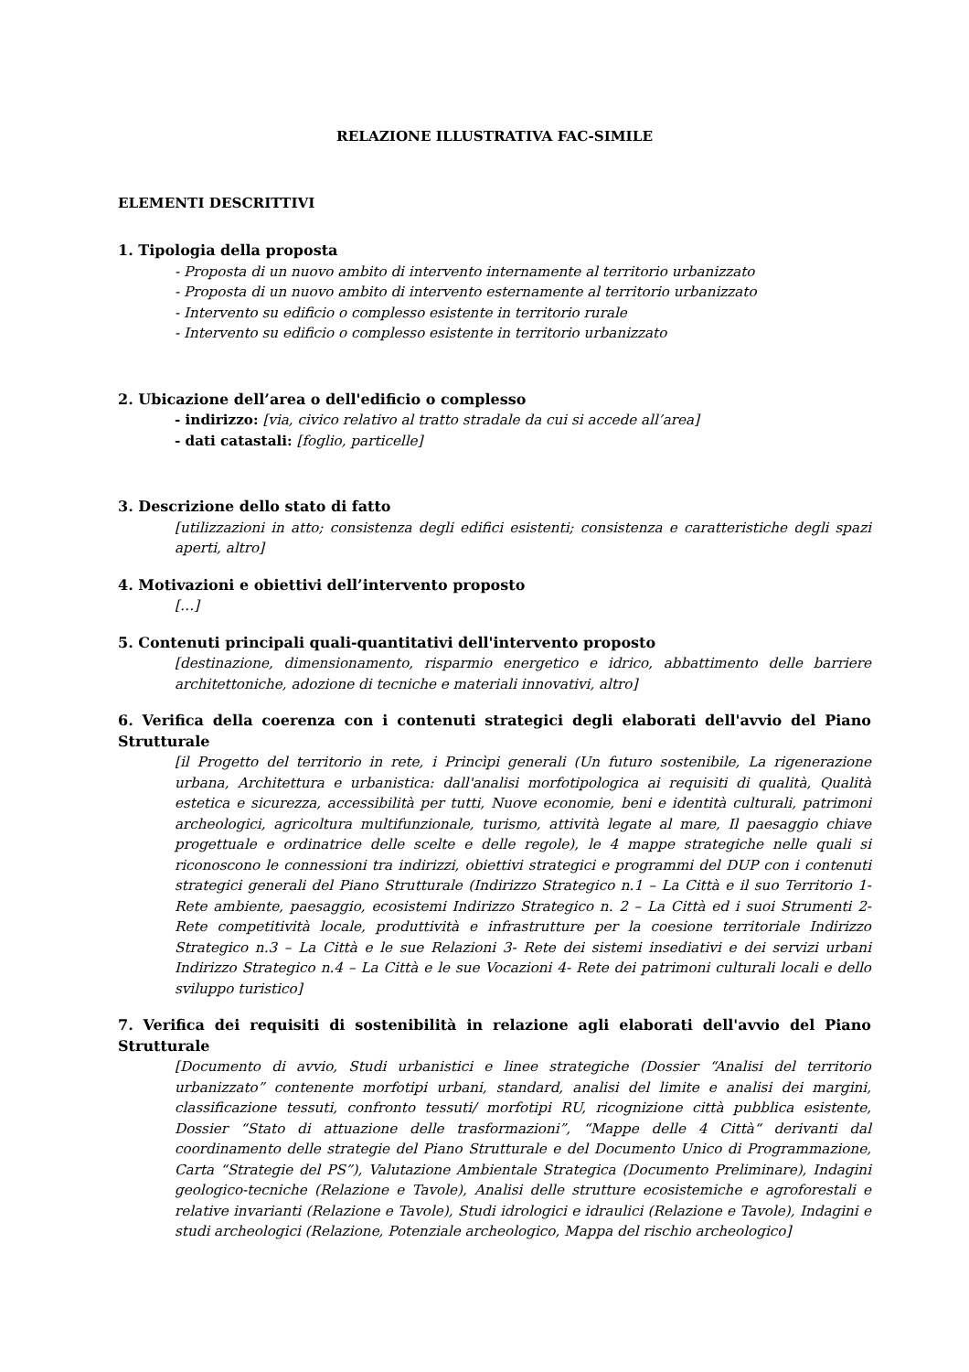RELAZIONE ILLUSTRATIVA FAC-SIMILE
ELEMENTI DESCRITTIVI
1. Tipologia della proposta
- Proposta di un nuovo ambito di intervento internamente al territorio urbanizzato
- Proposta di un nuovo ambito di intervento esternamente al territorio urbanizzato
- Intervento su edificio o complesso esistente in territorio rurale
- Intervento su edificio o complesso esistente in territorio urbanizzato
2. Ubicazione dell’area o dell'edificio o complesso
- indirizzo: [via, civico relativo al tratto stradale da cui si accede all’area]
- dati catastali: [foglio, particelle]
3. Descrizione dello stato di fatto
[utilizzazioni in atto; consistenza degli edifici esistenti; consistenza e caratteristiche degli spazi aperti, altro]
4. Motivazioni e obiettivi dell’intervento proposto
[…]
5. Contenuti principali quali-quantitativi dell'intervento proposto
[destinazione, dimensionamento, risparmio energetico e idrico, abbattimento delle barriere architettoniche, adozione di tecniche e materiali innovativi, altro]
6. Verifica della coerenza con i contenuti strategici degli elaborati dell'avvio del Piano Strutturale
[il Progetto del territorio in rete, i Princìpi generali (Un futuro sostenibile, La rigenerazione urbana, Architettura e urbanistica: dall'analisi morfotipologica ai requisiti di qualità, Qualità estetica e sicurezza, accessibilità per tutti, Nuove economie, beni e identità culturali, patrimoni archeologici, agricoltura multifunzionale, turismo, attività legate al mare, Il paesaggio chiave progettuale e ordinatrice delle scelte e delle regole), le 4 mappe strategiche nelle quali si riconoscono le connessioni tra indirizzi, obiettivi strategici e programmi del DUP con i contenuti strategici generali del Piano Strutturale (Indirizzo Strategico n.1 – La Città e il suo Territorio 1- Rete ambiente, paesaggio, ecosistemi Indirizzo Strategico n. 2 – La Città ed i suoi Strumenti 2- Rete competitività locale, produttività e infrastrutture per la coesione territoriale Indirizzo Strategico n.3 – La Città e le sue Relazioni 3- Rete dei sistemi insediativi e dei servizi urbani Indirizzo Strategico n.4 – La Città e le sue Vocazioni 4- Rete dei patrimoni culturali locali e dello sviluppo turistico]
7. Verifica dei requisiti di sostenibilità in relazione agli elaborati dell'avvio del Piano Strutturale
[Documento di avvio, Studi urbanistici e linee strategiche (Dossier “Analisi del territorio urbanizzato” contenente morfotipi urbani, standard, analisi del limite e analisi dei margini, classificazione tessuti, confronto tessuti/ morfotipi RU, ricognizione città pubblica esistente, Dossier “Stato di attuazione delle trasformazioni”, “Mappe delle 4 Città“ derivanti dal coordinamento delle strategie del Piano Strutturale e del Documento Unico di Programmazione, Carta “Strategie del PS”), Valutazione Ambientale Strategica (Documento Preliminare), Indagini geologico-tecniche (Relazione e Tavole), Analisi delle strutture ecosistemiche e agroforestali e relative invarianti (Relazione e Tavole), Studi idrologici e idraulici (Relazione e Tavole), Indagini e studi archeologici (Relazione, Potenziale archeologico, Mappa del rischio archeologico]